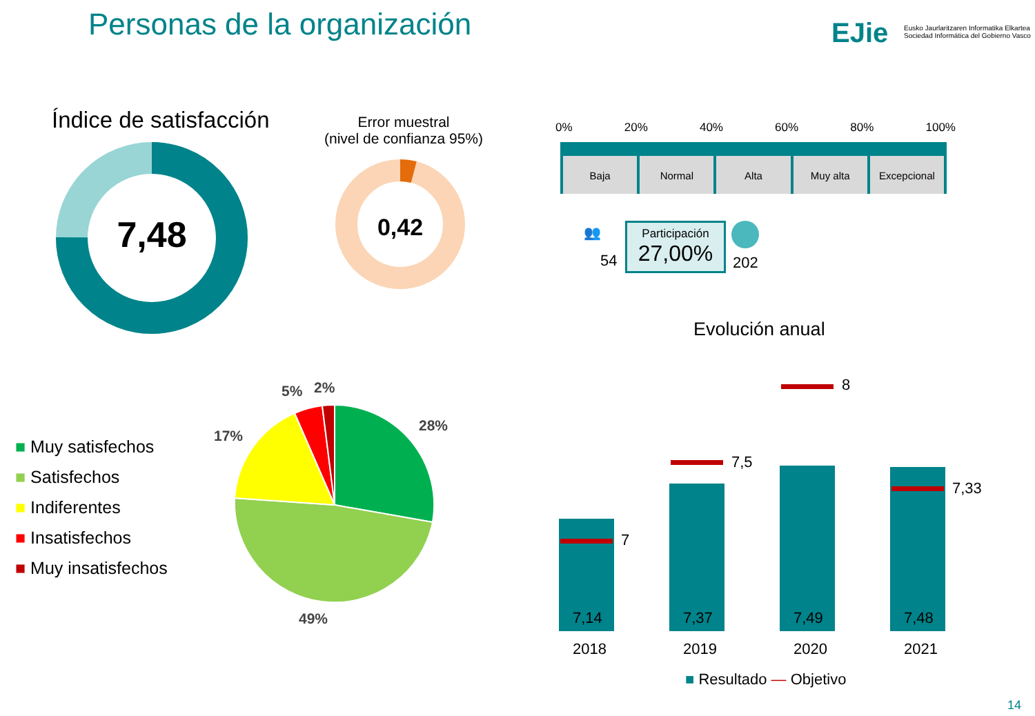Personas de la organización EJie
Eusko Jaurlaritzaren Informatika Elkartea
Sociedad Informática del Gobierno Vasco
Índice de satisfacción
7,48
Error muestral
(nivel de confianza 95%)
0,42
0% 20% 40% 60% 80% 100%
Baja Normal Alta Muy alta Excepcional
👥
54
Participación
27,00%
202
Evolución anual
7
7,5
8
7,33
7,14 7,37 7,49 7,48
2018 2019 2020 2021
■ Resultado — Objetivo
■ Muy satisfechos
■ Satisfechos
■ Indiferentes
■ Insatisfechos
■ Muy insatisfechos
5% 2%
17%
28%
49%
14